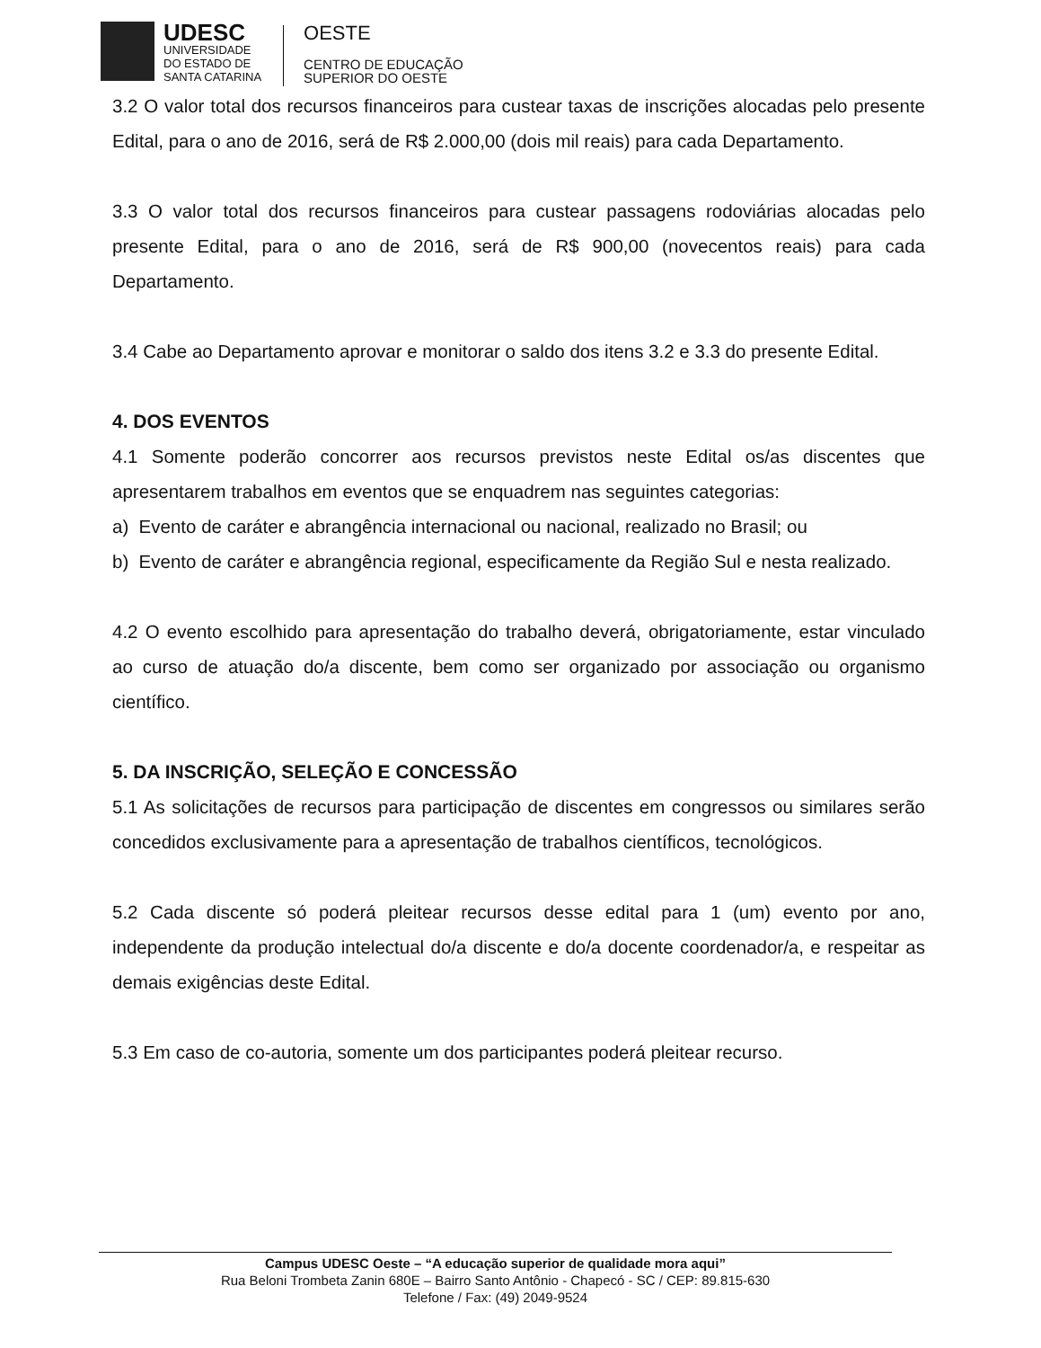UDESC
UNIVERSIDADE
DO ESTADO DE
SANTA CATARINA
OESTE
CENTRO DE EDUCAÇÃO
SUPERIOR DO OESTE
3.2 O valor total dos recursos financeiros para custear taxas de inscrições alocadas pelo presente Edital, para o ano de 2016, será de R$ 2.000,00 (dois mil reais) para cada Departamento.
3.3 O valor total dos recursos financeiros para custear passagens rodoviárias alocadas pelo presente Edital, para o ano de 2016, será de R$ 900,00 (novecentos reais) para cada Departamento.
3.4 Cabe ao Departamento aprovar e monitorar o saldo dos itens 3.2 e 3.3 do presente Edital.
4. DOS EVENTOS
4.1 Somente poderão concorrer aos recursos previstos neste Edital os/as discentes que apresentarem trabalhos em eventos que se enquadrem nas seguintes categorias:
a) Evento de caráter e abrangência internacional ou nacional, realizado no Brasil; ou
b) Evento de caráter e abrangência regional, especificamente da Região Sul e nesta realizado.
4.2 O evento escolhido para apresentação do trabalho deverá, obrigatoriamente, estar vinculado ao curso de atuação do/a discente, bem como ser organizado por associação ou organismo científico.
5. DA INSCRIÇÃO, SELEÇÃO E CONCESSÃO
5.1 As solicitações de recursos para participação de discentes em congressos ou similares serão concedidos exclusivamente para a apresentação de trabalhos científicos, tecnológicos.
5.2 Cada discente só poderá pleitear recursos desse edital para 1 (um) evento por ano, independente da produção intelectual do/a discente e do/a docente coordenador/a, e respeitar as demais exigências deste Edital.
5.3 Em caso de co-autoria, somente um dos participantes poderá pleitear recurso.
Campus UDESC Oeste – “A educação superior de qualidade mora aqui”
Rua Beloni Trombeta Zanin 680E – Bairro Santo Antônio - Chapecó - SC / CEP: 89.815-630
Telefone / Fax: (49) 2049-9524